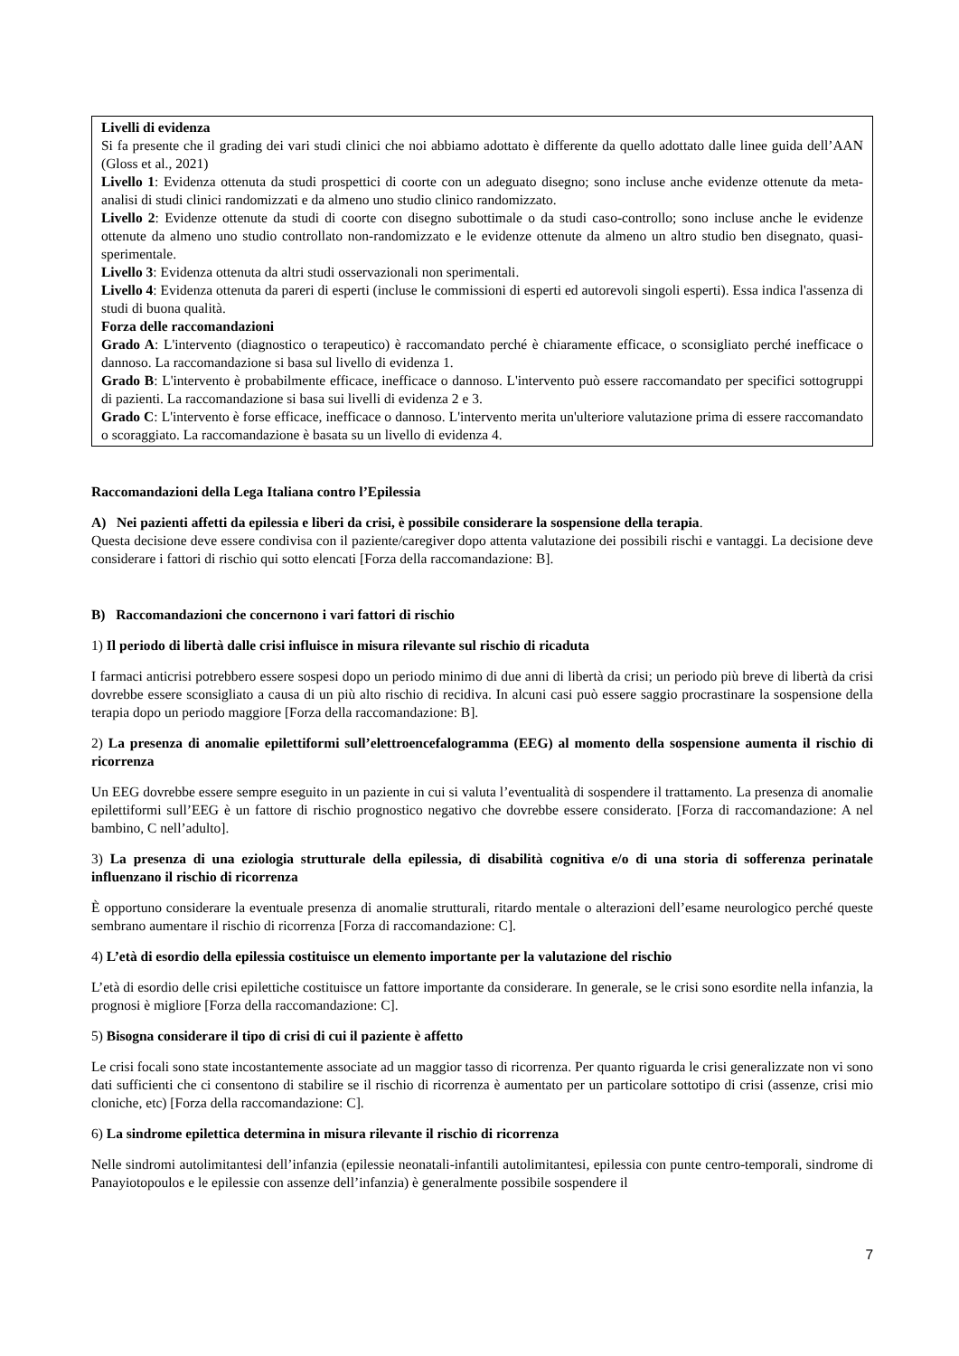Livelli di evidenza
Si fa presente che il grading dei vari studi clinici che noi abbiamo adottato è differente da quello adottato dalle linee guida dell’AAN (Gloss et al., 2021)
Livello 1: Evidenza ottenuta da studi prospettici di coorte con un adeguato disegno; sono incluse anche evidenze ottenute da meta-analisi di studi clinici randomizzati e da almeno uno studio clinico randomizzato.
Livello 2: Evidenze ottenute da studi di coorte con disegno subottimale o da studi caso-controllo; sono incluse anche le evidenze ottenute da almeno uno studio controllato non-randomizzato e le evidenze ottenute da almeno un altro studio ben disegnato, quasi-sperimentale.
Livello 3: Evidenza ottenuta da altri studi osservazionali non sperimentali.
Livello 4: Evidenza ottenuta da pareri di esperti (incluse le commissioni di esperti ed autorevoli singoli esperti). Essa indica l'assenza di studi di buona qualità.
Forza delle raccomandazioni
Grado A: L'intervento (diagnostico o terapeutico) è raccomandato perché è chiaramente efficace, o sconsigliato perché inefficace o dannoso. La raccomandazione si basa sul livello di evidenza 1.
Grado B: L'intervento è probabilmente efficace, inefficace o dannoso. L'intervento può essere raccomandato per specifici sottogruppi di pazienti. La raccomandazione si basa sui livelli di evidenza 2 e 3.
Grado C: L'intervento è forse efficace, inefficace o dannoso. L'intervento merita un'ulteriore valutazione prima di essere raccomandato o scoraggiato. La raccomandazione è basata su un livello di evidenza 4.
Raccomandazioni della Lega Italiana contro l’Epilessia
A) Nei pazienti affetti da epilessia e liberi da crisi, è possibile considerare la sospensione della terapia.
Questa decisione deve essere condivisa con il paziente/caregiver dopo attenta valutazione dei possibili rischi e vantaggi. La decisione deve considerare i fattori di rischio qui sotto elencati [Forza della raccomandazione: B].
B) Raccomandazioni che concernono i vari fattori di rischio
1) Il periodo di libertà dalle crisi influisce in misura rilevante sul rischio di ricaduta
I farmaci anticrisi potrebbero essere sospesi dopo un periodo minimo di due anni di libertà da crisi; un periodo più breve di libertà da crisi dovrebbe essere sconsigliato a causa di un più alto rischio di recidiva. In alcuni casi può essere saggio procrastinare la sospensione della terapia dopo un periodo maggiore [Forza della raccomandazione: B].
2) La presenza di anomalie epilettiformi sull’elettroencefalogramma (EEG) al momento della sospensione aumenta il rischio di ricorrenza
Un EEG dovrebbe essere sempre eseguito in un paziente in cui si valuta l’eventualità di sospendere il trattamento. La presenza di anomalie epilettiformi sull’EEG è un fattore di rischio prognostico negativo che dovrebbe essere considerato. [Forza di raccomandazione: A nel bambino, C nell’adulto].
3) La presenza di una eziologia strutturale della epilessia, di disabilità cognitiva e/o di una storia di sofferenza perinatale influenzano il rischio di ricorrenza
È opportuno considerare la eventuale presenza di anomalie strutturali, ritardo mentale o alterazioni dell’esame neurologico perché queste sembrano aumentare il rischio di ricorrenza [Forza di raccomandazione: C].
4) L’età di esordio della epilessia costituisce un elemento importante per la valutazione del rischio
L’età di esordio delle crisi epilettiche costituisce un fattore importante da considerare. In generale, se le crisi sono esordite nella infanzia, la prognosi è migliore [Forza della raccomandazione: C].
5) Bisogna considerare il tipo di crisi di cui il paziente è affetto
Le crisi focali sono state incostantemente associate ad un maggior tasso di ricorrenza. Per quanto riguarda le crisi generalizzate non vi sono dati sufficienti che ci consentono di stabilire se il rischio di ricorrenza è aumentato per un particolare sottotipo di crisi (assenze, crisi mio cloniche, etc) [Forza della raccomandazione: C].
6) La sindrome epilettica determina in misura rilevante il rischio di ricorrenza
Nelle sindromi autolimitantesi dell’infanzia (epilessie neonatali-infantili autolimitantesi, epilessia con punte centro-temporali, sindrome di Panayiotopoulos e le epilessie con assenze dell’infanzia) è generalmente possibile sospendere il
7